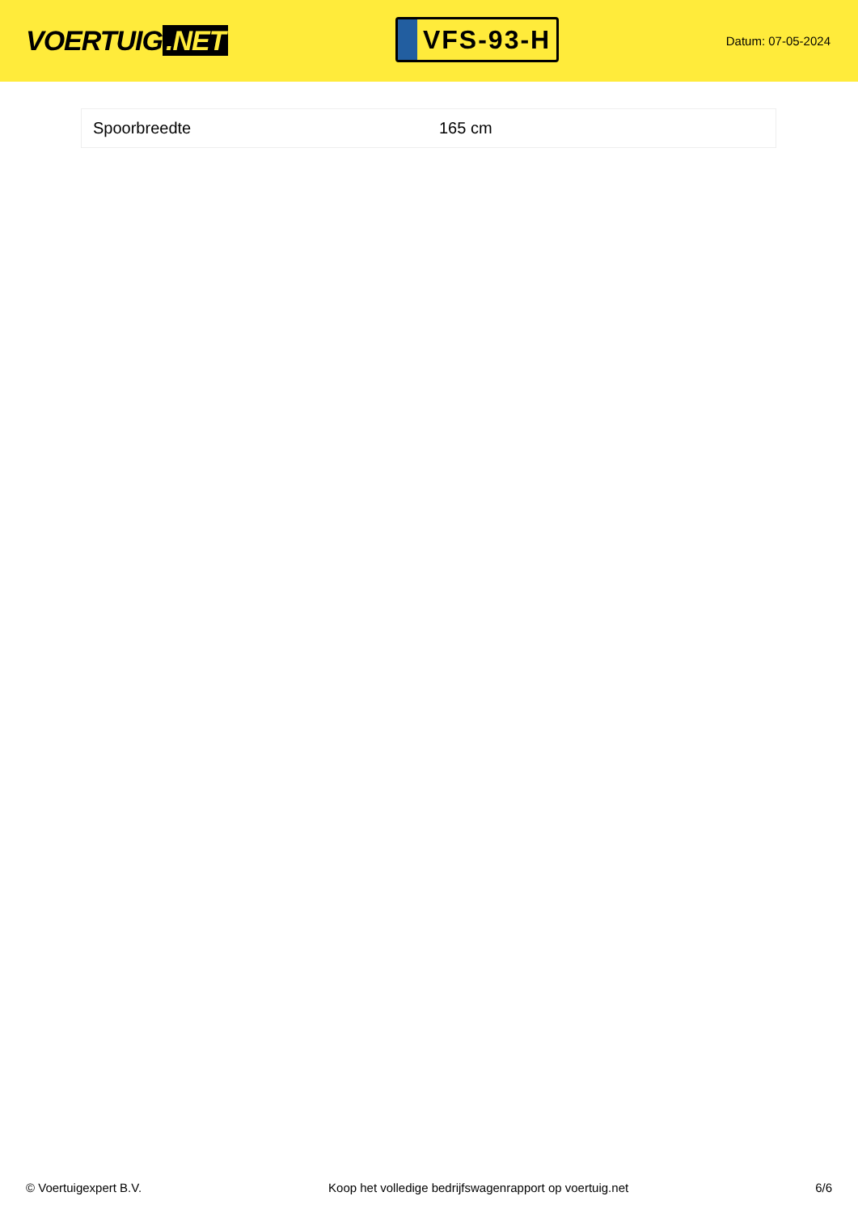VOERTUIG.NET
VFS-93-H
Datum: 07-05-2024
| Spoorbreedte | 165 cm |
© Voertuigexpert B.V. Koop het volledige bedrijfswagenrapport op voertuig.net 6/6